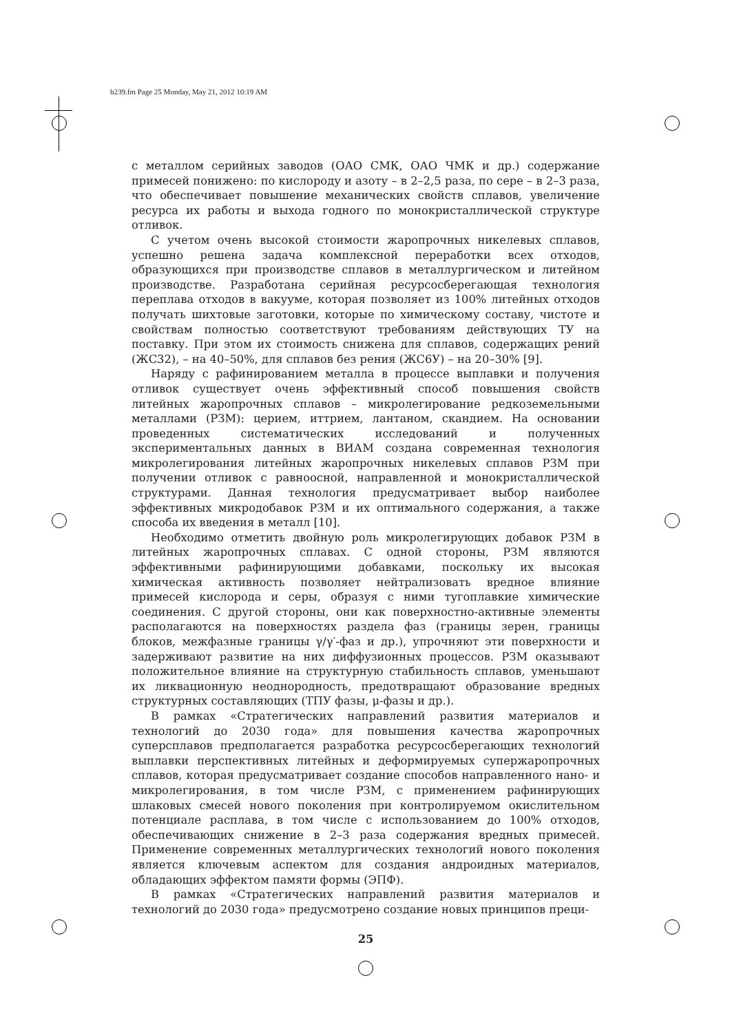b239.fm Page 25 Monday, May 21, 2012 10:19 AM
с металлом серийных заводов (ОАО СМК, ОАО ЧМК и др.) содержание примесей понижено: по кислороду и азоту – в 2–2,5 раза, по сере – в 2–3 раза, что обеспечивает повышение механических свойств сплавов, увеличение ресурса их работы и выхода годного по монокристаллической структуре отливок.
С учетом очень высокой стоимости жаропрочных никелевых сплавов, успешно решена задача комплексной переработки всех отходов, образующихся при производстве сплавов в металлургическом и литейном производстве. Разработана серийная ресурсосберегающая технология переплава отходов в вакууме, которая позволяет из 100% литейных отходов получать шихтовые заготовки, которые по химическому составу, чистоте и свойствам полностью соответствуют требованиям действующих ТУ на поставку. При этом их стоимость снижена для сплавов, содержащих рений (ЖС32), – на 40–50%, для сплавов без рения (ЖС6У) – на 20–30% [9].
Наряду с рафинированием металла в процессе выплавки и получения отливок существует очень эффективный способ повышения свойств литейных жаропрочных сплавов – микролегирование редкоземельными металлами (РЗМ): церием, иттрием, лантаном, скандием. На основании проведенных систематических исследований и полученных экспериментальных данных в ВИАМ создана современная технология микролегирования литейных жаропрочных никелевых сплавов РЗМ при получении отливок с равноосной, направленной и монокристаллической структурами. Данная технология предусматривает выбор наиболее эффективных микродобавок РЗМ и их оптимального содержания, а также способа их введения в металл [10].
Необходимо отметить двойную роль микролегирующих добавок РЗМ в литейных жаропрочных сплавах. С одной стороны, РЗМ являются эффективными рафинирующими добавками, поскольку их высокая химическая активность позволяет нейтрализовать вредное влияние примесей кислорода и серы, образуя с ними тугоплавкие химические соединения. С другой стороны, они как поверхностно-активные элементы располагаются на поверхностях раздела фаз (границы зерен, границы блоков, межфазные границы γ/γ′-фаз и др.), упрочняют эти поверхности и задерживают развитие на них диффузионных процессов. РЗМ оказывают положительное влияние на структурную стабильность сплавов, уменьшают их ликвационную неоднородность, предотвращают образование вредных структурных составляющих (ТПУ фазы, μ-фазы и др.).
В рамках «Стратегических направлений развития материалов и технологий до 2030 года» для повышения качества жаропрочных суперсплавов предполагается разработка ресурсосберегающих технологий выплавки перспективных литейных и деформируемых супержаропрочных сплавов, которая предусматривает создание способов направленного нано- и микролегирования, в том числе РЗМ, с применением рафинирующих шлаковых смесей нового поколения при контролируемом окислительном потенциале расплава, в том числе с использованием до 100% отходов, обеспечивающих снижение в 2–3 раза содержания вредных примесей. Применение современных металлургических технологий нового поколения является ключевым аспектом для создания андроидных материалов, обладающих эффектом памяти формы (ЭПФ).
В рамках «Стратегических направлений развития материалов и технологий до 2030 года» предусмотрено создание новых принципов преци-
25